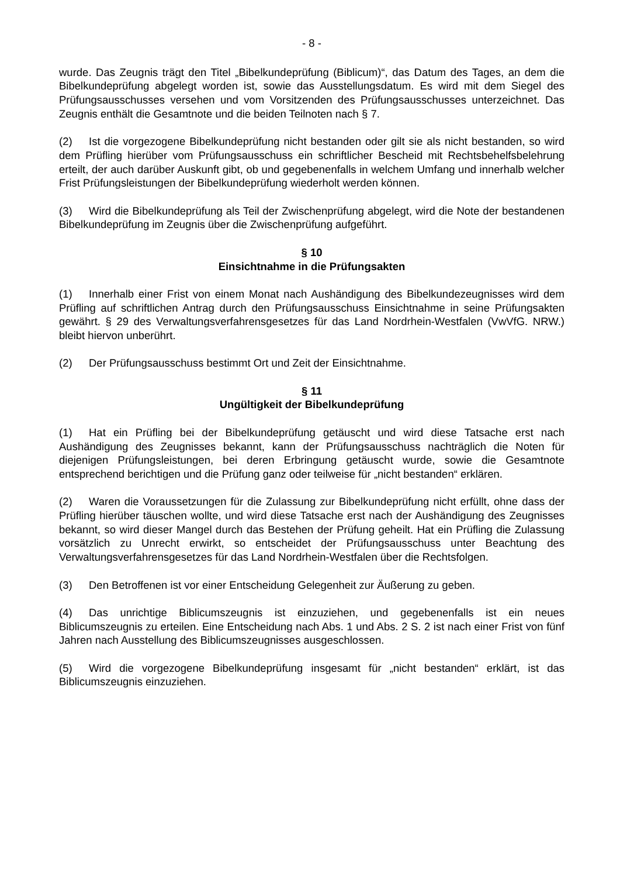- 8 -
wurde. Das Zeugnis trägt den Titel „Bibelkundeprüfung (Biblicum)“, das Datum des Tages, an dem die Bibelkundeprüfung abgelegt worden ist, sowie das Ausstellungsdatum. Es wird mit dem Siegel des Prüfungsausschusses versehen und vom Vorsitzenden des Prüfungsausschusses unterzeichnet. Das Zeugnis enthält die Gesamtnote und die beiden Teilnoten nach § 7.
(2) Ist die vorgezogene Bibelkundeprüfung nicht bestanden oder gilt sie als nicht bestanden, so wird dem Prüfling hierüber vom Prüfungsausschuss ein schriftlicher Bescheid mit Rechtsbehelfsbelehrung erteilt, der auch darüber Auskunft gibt, ob und gegebenenfalls in welchem Umfang und innerhalb welcher Frist Prüfungsleistungen der Bibelkundeprüfung wiederholt werden können.
(3) Wird die Bibelkundeprüfung als Teil der Zwischenprüfung abgelegt, wird die Note der bestandenen Bibelkundeprüfung im Zeugnis über die Zwischenprüfung aufgeführt.
§ 10
Einsichtnahme in die Prüfungsakten
(1) Innerhalb einer Frist von einem Monat nach Aushändigung des Bibelkundezeugnisses wird dem Prüfling auf schriftlichen Antrag durch den Prüfungsausschuss Einsichtnahme in seine Prüfungsakten gewährt. § 29 des Verwaltungsverfahrensgesetzes für das Land Nordrhein-Westfalen (VwVfG. NRW.) bleibt hiervon unberührt.
(2) Der Prüfungsausschuss bestimmt Ort und Zeit der Einsichtnahme.
§ 11
Ungültigkeit der Bibelkundeprüfung
(1) Hat ein Prüfling bei der Bibelkundeprüfung getäuscht und wird diese Tatsache erst nach Aushändigung des Zeugnisses bekannt, kann der Prüfungsausschuss nachträglich die Noten für diejenigen Prüfungsleistungen, bei deren Erbringung getäuscht wurde, sowie die Gesamtnote entsprechend berichtigen und die Prüfung ganz oder teilweise für „nicht bestanden“ erklären.
(2) Waren die Voraussetzungen für die Zulassung zur Bibelkundeprüfung nicht erfüllt, ohne dass der Prüfling hierüber täuschen wollte, und wird diese Tatsache erst nach der Aushändigung des Zeugnisses bekannt, so wird dieser Mangel durch das Bestehen der Prüfung geheilt. Hat ein Prüfling die Zulassung vorsätzlich zu Unrecht erwirkt, so entscheidet der Prüfungsausschuss unter Beachtung des Verwaltungsverfahrensgesetzes für das Land Nordrhein-Westfalen über die Rechtsfolgen.
(3) Den Betroffenen ist vor einer Entscheidung Gelegenheit zur Äußerung zu geben.
(4) Das unrichtige Biblicumszeugnis ist einzuziehen, und gegebenenfalls ist ein neues Biblicumszeugnis zu erteilen. Eine Entscheidung nach Abs. 1 und Abs. 2 S. 2 ist nach einer Frist von fünf Jahren nach Ausstellung des Biblicumszeugnisses ausgeschlossen.
(5) Wird die vorgezogene Bibelkundeprüfung insgesamt für „nicht bestanden“ erklärt, ist das Biblicumszeugnis einzuziehen.